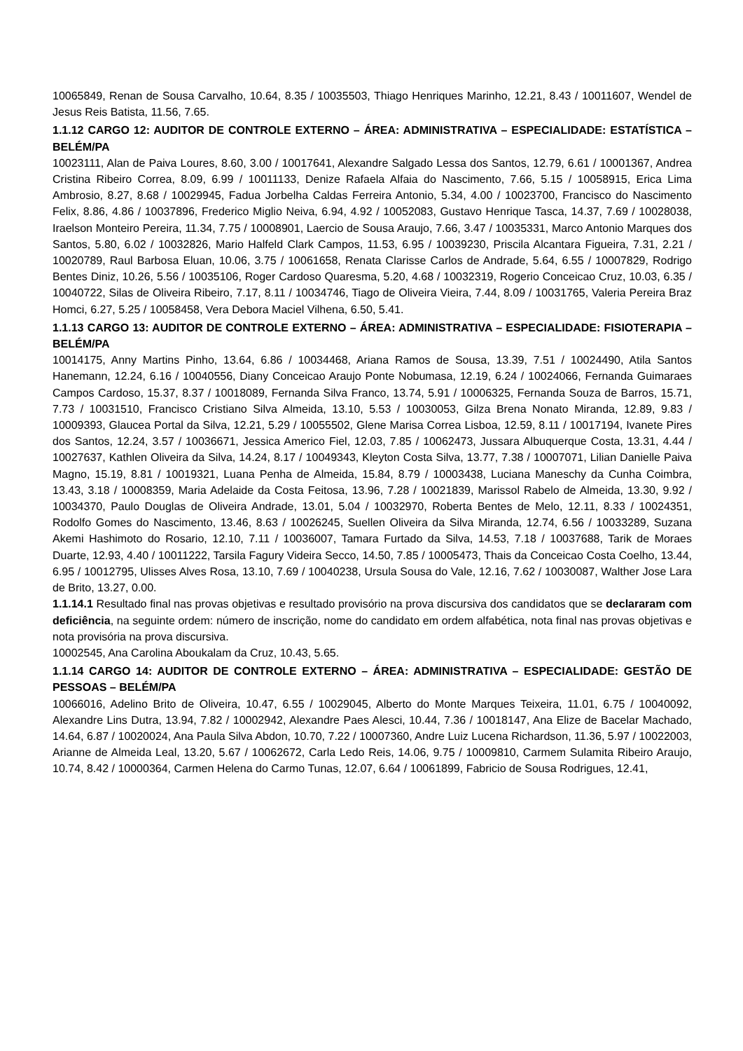10065849, Renan de Sousa Carvalho, 10.64, 8.35 / 10035503, Thiago Henriques Marinho, 12.21, 8.43 / 10011607, Wendel de Jesus Reis Batista, 11.56, 7.65.
1.1.12 CARGO 12: AUDITOR DE CONTROLE EXTERNO – ÁREA: ADMINISTRATIVA – ESPECIALIDADE: ESTATÍSTICA – BELÉM/PA
10023111, Alan de Paiva Loures, 8.60, 3.00 / 10017641, Alexandre Salgado Lessa dos Santos, 12.79, 6.61 / 10001367, Andrea Cristina Ribeiro Correa, 8.09, 6.99 / 10011133, Denize Rafaela Alfaia do Nascimento, 7.66, 5.15 / 10058915, Erica Lima Ambrosio, 8.27, 8.68 / 10029945, Fadua Jorbelha Caldas Ferreira Antonio, 5.34, 4.00 / 10023700, Francisco do Nascimento Felix, 8.86, 4.86 / 10037896, Frederico Miglio Neiva, 6.94, 4.92 / 10052083, Gustavo Henrique Tasca, 14.37, 7.69 / 10028038, Iraelson Monteiro Pereira, 11.34, 7.75 / 10008901, Laercio de Sousa Araujo, 7.66, 3.47 / 10035331, Marco Antonio Marques dos Santos, 5.80, 6.02 / 10032826, Mario Halfeld Clark Campos, 11.53, 6.95 / 10039230, Priscila Alcantara Figueira, 7.31, 2.21 / 10020789, Raul Barbosa Eluan, 10.06, 3.75 / 10061658, Renata Clarisse Carlos de Andrade, 5.64, 6.55 / 10007829, Rodrigo Bentes Diniz, 10.26, 5.56 / 10035106, Roger Cardoso Quaresma, 5.20, 4.68 / 10032319, Rogerio Conceicao Cruz, 10.03, 6.35 / 10040722, Silas de Oliveira Ribeiro, 7.17, 8.11 / 10034746, Tiago de Oliveira Vieira, 7.44, 8.09 / 10031765, Valeria Pereira Braz Homci, 6.27, 5.25 / 10058458, Vera Debora Maciel Vilhena, 6.50, 5.41.
1.1.13 CARGO 13: AUDITOR DE CONTROLE EXTERNO – ÁREA: ADMINISTRATIVA – ESPECIALIDADE: FISIOTERAPIA – BELÉM/PA
10014175, Anny Martins Pinho, 13.64, 6.86 / 10034468, Ariana Ramos de Sousa, 13.39, 7.51 / 10024490, Atila Santos Hanemann, 12.24, 6.16 / 10040556, Diany Conceicao Araujo Ponte Nobumasa, 12.19, 6.24 / 10024066, Fernanda Guimaraes Campos Cardoso, 15.37, 8.37 / 10018089, Fernanda Silva Franco, 13.74, 5.91 / 10006325, Fernanda Souza de Barros, 15.71, 7.73 / 10031510, Francisco Cristiano Silva Almeida, 13.10, 5.53 / 10030053, Gilza Brena Nonato Miranda, 12.89, 9.83 / 10009393, Glaucea Portal da Silva, 12.21, 5.29 / 10055502, Glene Marisa Correa Lisboa, 12.59, 8.11 / 10017194, Ivanete Pires dos Santos, 12.24, 3.57 / 10036671, Jessica Americo Fiel, 12.03, 7.85 / 10062473, Jussara Albuquerque Costa, 13.31, 4.44 / 10027637, Kathlen Oliveira da Silva, 14.24, 8.17 / 10049343, Kleyton Costa Silva, 13.77, 7.38 / 10007071, Lilian Danielle Paiva Magno, 15.19, 8.81 / 10019321, Luana Penha de Almeida, 15.84, 8.79 / 10003438, Luciana Maneschy da Cunha Coimbra, 13.43, 3.18 / 10008359, Maria Adelaide da Costa Feitosa, 13.96, 7.28 / 10021839, Marissol Rabelo de Almeida, 13.30, 9.92 / 10034370, Paulo Douglas de Oliveira Andrade, 13.01, 5.04 / 10032970, Roberta Bentes de Melo, 12.11, 8.33 / 10024351, Rodolfo Gomes do Nascimento, 13.46, 8.63 / 10026245, Suellen Oliveira da Silva Miranda, 12.74, 6.56 / 10033289, Suzana Akemi Hashimoto do Rosario, 12.10, 7.11 / 10036007, Tamara Furtado da Silva, 14.53, 7.18 / 10037688, Tarik de Moraes Duarte, 12.93, 4.40 / 10011222, Tarsila Fagury Videira Secco, 14.50, 7.85 / 10005473, Thais da Conceicao Costa Coelho, 13.44, 6.95 / 10012795, Ulisses Alves Rosa, 13.10, 7.69 / 10040238, Ursula Sousa do Vale, 12.16, 7.62 / 10030087, Walther Jose Lara de Brito, 13.27, 0.00.
1.1.14.1 Resultado final nas provas objetivas e resultado provisório na prova discursiva dos candidatos que se declararam com deficiência, na seguinte ordem: número de inscrição, nome do candidato em ordem alfabética, nota final nas provas objetivas e nota provisória na prova discursiva.
10002545, Ana Carolina Aboukalam da Cruz, 10.43, 5.65.
1.1.14 CARGO 14: AUDITOR DE CONTROLE EXTERNO – ÁREA: ADMINISTRATIVA – ESPECIALIDADE: GESTÃO DE PESSOAS – BELÉM/PA
10066016, Adelino Brito de Oliveira, 10.47, 6.55 / 10029045, Alberto do Monte Marques Teixeira, 11.01, 6.75 / 10040092, Alexandre Lins Dutra, 13.94, 7.82 / 10002942, Alexandre Paes Alesci, 10.44, 7.36 / 10018147, Ana Elize de Bacelar Machado, 14.64, 6.87 / 10020024, Ana Paula Silva Abdon, 10.70, 7.22 / 10007360, Andre Luiz Lucena Richardson, 11.36, 5.97 / 10022003, Arianne de Almeida Leal, 13.20, 5.67 / 10062672, Carla Ledo Reis, 14.06, 9.75 / 10009810, Carmem Sulamita Ribeiro Araujo, 10.74, 8.42 / 10000364, Carmen Helena do Carmo Tunas, 12.07, 6.64 / 10061899, Fabricio de Sousa Rodrigues, 12.41,